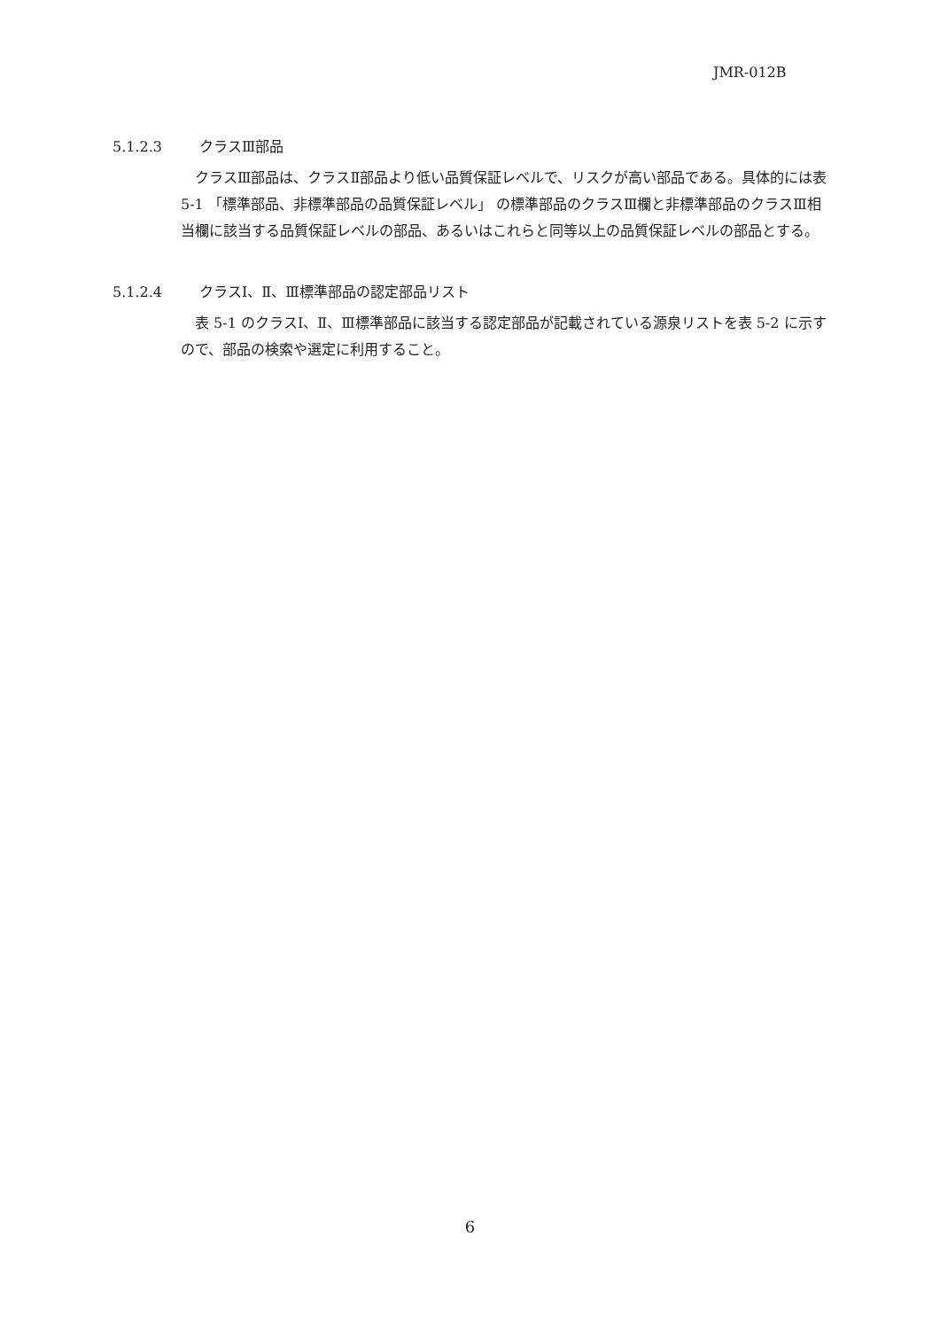JMR-012B
5.1.2.3 クラスⅢ部品
クラスⅢ部品は、クラスⅡ部品より低い品質保証レベルで、リスクが高い部品である。具体的には表 5-1 「標準部品、非標準部品の品質保証レベル」 の標準部品のクラスⅢ欄と非標準部品のクラスⅢ相当欄に該当する品質保証レベルの部品、あるいはこれらと同等以上の品質保証レベルの部品とする。
5.1.2.4 クラスⅠ、Ⅱ、Ⅲ標準部品の認定部品リスト
表 5-1 のクラスⅠ、Ⅱ、Ⅲ標準部品に該当する認定部品が記載されている源泉リストを表 5-2 に示すので、部品の検索や選定に利用すること。
6